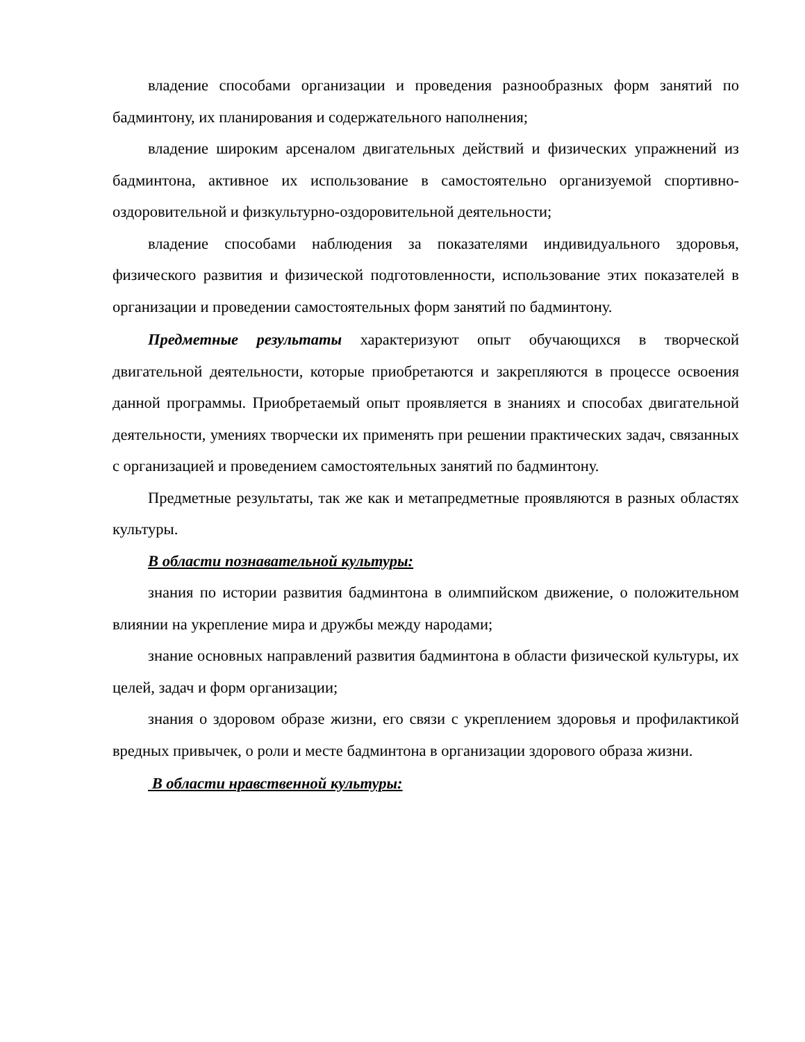владение способами организации и проведения разнообразных форм занятий по бадминтону, их планирования и содержательного наполнения;
владение широким арсеналом двигательных действий и физических упражнений из бадминтона, активное их использование в самостоятельно организуемой спортивно- оздоровительной и физкультурно-оздоровительной деятельности;
владение способами наблюдения за показателями индивидуального здоровья, физического развития и физической подготовленности, использование этих показателей в организации и проведении самостоятельных форм занятий по бадминтону.
Предметные результаты характеризуют опыт обучающихся в творческой двигательной деятельности, которые приобретаются и закрепляются в процессе освоения данной программы. Приобретаемый опыт проявляется в знаниях и способах двигательной деятельности, умениях творчески их применять при решении практических задач, связанных с организацией и проведением самостоятельных занятий по бадминтону.
Предметные результаты, так же как и метапредметные проявляются в разных областях культуры.
В области познавательной культуры:
знания по истории развития бадминтона в олимпийском движение, о положительном влиянии на укрепление мира и дружбы между народами;
знание основных направлений развития бадминтона в области физической культуры, их целей, задач и форм организации;
знания о здоровом образе жизни, его связи с укреплением здоровья и профилактикой вредных привычек, о роли и месте бадминтона в организации здорового образа жизни.
В области нравственной культуры: